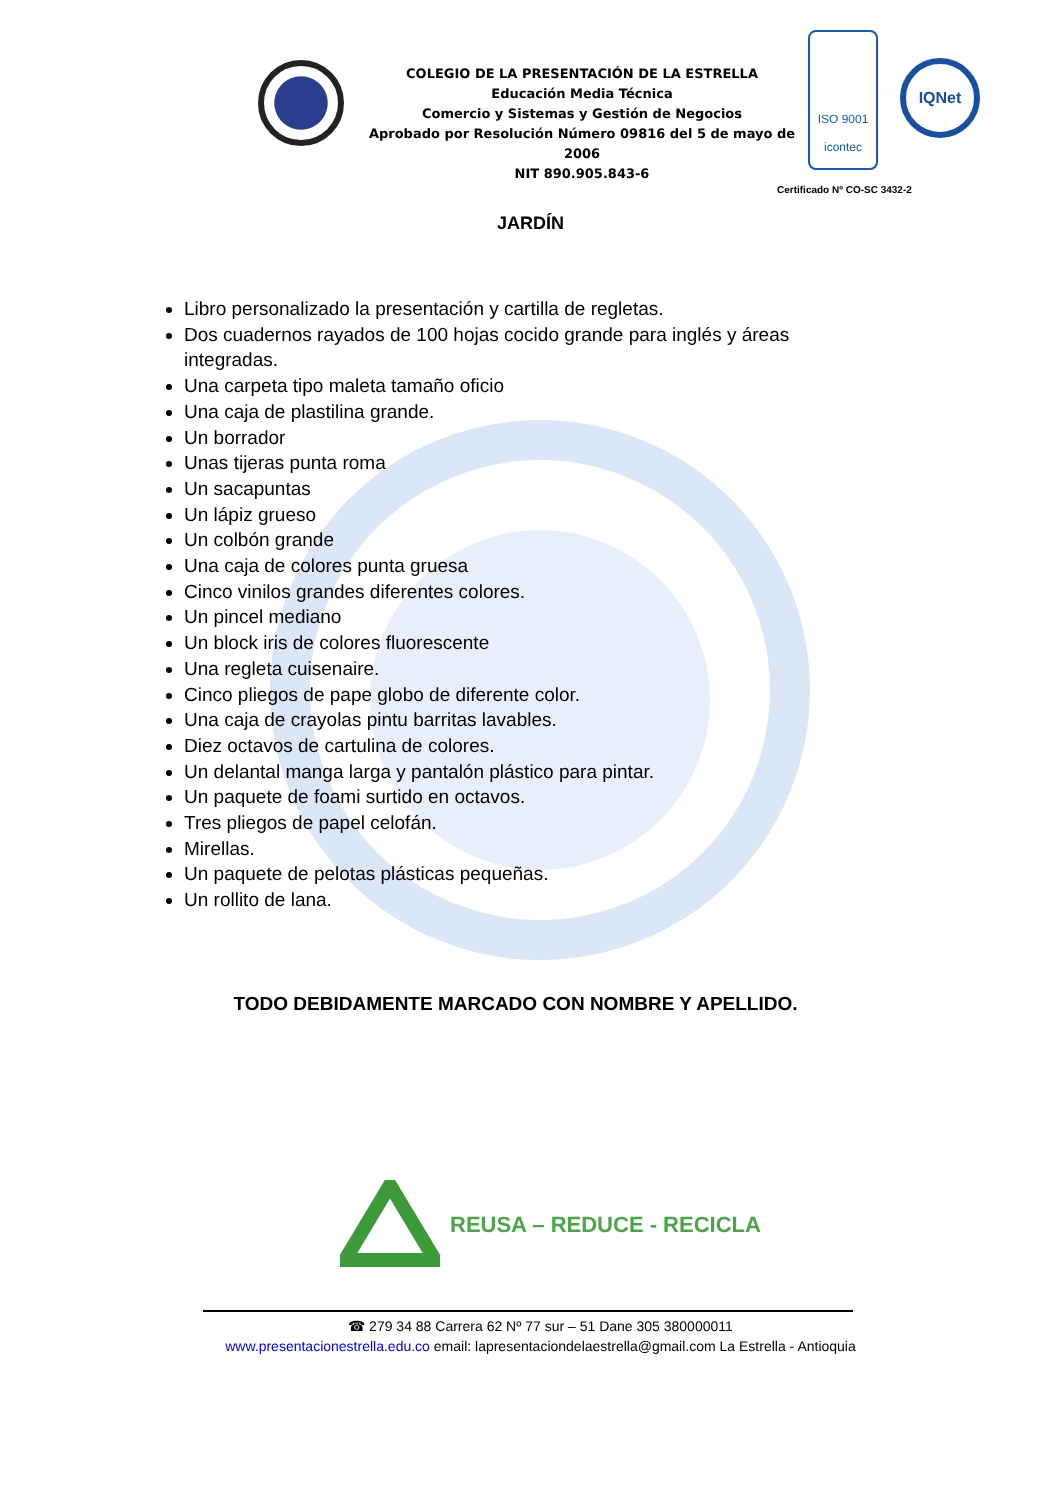COLEGIO DE LA PRESENTACIÓN DE LA ESTRELLA
Educación Media Técnica
Comercio y Sistemas y Gestión de Negocios
Aprobado por Resolución Número 09816 del 5 de mayo de 2006
NIT 890.905.843-6
ISO 9001
icontec
IQNet
Certificado Nº CO-SC 3432-2
JARDÍN
Libro personalizado la presentación y cartilla de regletas.
Dos cuadernos rayados de 100 hojas cocido grande para inglés y áreas integradas.
Una carpeta tipo maleta tamaño oficio
Una caja de plastilina grande.
Un borrador
Unas tijeras punta roma
Un sacapuntas
Un lápiz grueso
Un colbón grande
Una caja de colores punta gruesa
Cinco vinilos grandes diferentes colores.
Un pincel mediano
Un block iris de colores fluorescente
Una regleta cuisenaire.
Cinco pliegos de pape globo de diferente color.
Una caja de crayolas pintu barritas lavables.
Diez octavos de cartulina de colores.
Un delantal manga larga y pantalón plástico para pintar.
Un paquete de foami surtido en octavos.
Tres pliegos de papel celofán.
Mirellas.
Un paquete de pelotas plásticas pequeñas.
Un rollito de lana.
TODO DEBIDAMENTE MARCADO CON NOMBRE Y APELLIDO.
REUSA – REDUCE - RECICLA
☎ 279 34 88 Carrera 62 Nº 77 sur – 51 Dane 305 380000011
www.presentacionestrella.edu.co email: lapresentaciondelaestrella@gmail.com La Estrella - Antioquia